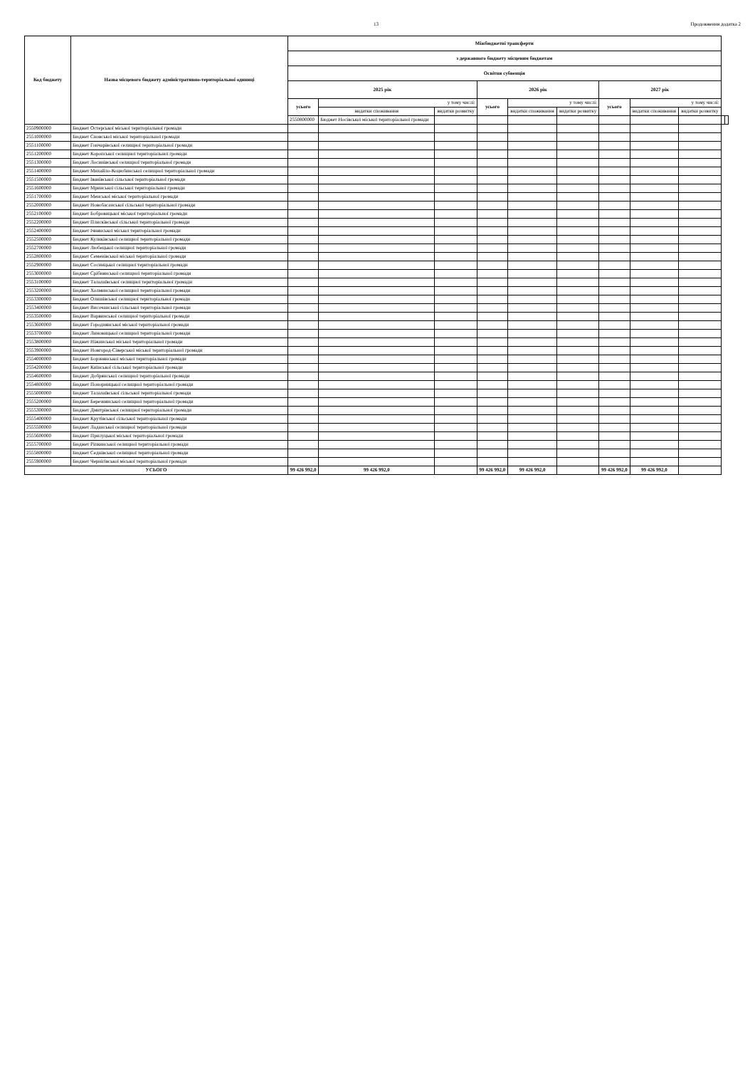13 Продовження додатка 2
| Код бюджету | Назва місцевого бюджету адміністративно-територіальної одиниці | Міжбюджетні трансферти | | | | | | | | | | |
| --- | --- | --- | --- | --- | --- | --- | --- | --- | --- | --- | --- | --- |
| | | з державного бюджету місцевим бюджетам | | | | | | | | | | |
| | | Освітня субвенція | | | | | | | | | | |
| | | 2025 рік | | | 2026 рік | | | 2027 рік | | | | |
| | | усього | у тому числі: | | усього | у тому числі: | | усього | у тому числі: | | | |
| | | | видатки споживання | видатки розвитку | | видатки споживання | видатки розвитку | | видатки споживання | видатки розвитку | | |
| | | 2550800000 | Бюджет Носівської міської територіальної громади | | | | | | | | | |
| 2550900000 | Бюджет Остерської міської територіальної громади | | | | | | | | | | | |
| 2551000000 | Бюджет Сновської міської територіальної громади | | | | | | | | | | | |
| 2551100000 | Бюджет Гончарівської селищної територіальної громади | | | | | | | | | | | |
| 2551200000 | Бюджет Коропської селищної територіальної громади | | | | | | | | | | | |
| 2551300000 | Бюджет Лосинівської селищної територіальної громади | | | | | | | | | | | |
| 2551400000 | Бюджет Михайло-Коцюбинської селищної територіальної громади | | | | | | | | | | | |
| 2551500000 | Бюджет Іванівської сільської територіальної громади | | | | | | | | | | | |
| 2551600000 | Бюджет Мринської сільської територіальної громади | | | | | | | | | | | |
| 2551700000 | Бюджет Менської міської територіальної громади | | | | | | | | | | | |
| 2552000000 | Бюджет Новобасанської сільської територіальної громади | | | | | | | | | | | |
| 2552100000 | Бюджет Бобровицької міської територіальної громади | | | | | | | | | | | |
| 2552200000 | Бюджет Плисківської сільської територіальної громади | | | | | | | | | | | |
| 2552400000 | Бюджет Ічнянської міської територіальної громади | | | | | | | | | | | |
| 2552500000 | Бюджет Куликівської селищної територіальної громади | | | | | | | | | | | |
| 2552700000 | Бюджет Любецької селищної територіальної громади | | | | | | | | | | | |
| 2552800000 | Бюджет Семенівської міської територіальної громади | | | | | | | | | | | |
| 2552900000 | Бюджет Сосницької селищної територіальної громади | | | | | | | | | | | |
| 2553000000 | Бюджет Срібнянської селищної територіальної громади | | | | | | | | | | | |
| 2553100000 | Бюджет Талалаївської селищної територіальної громади | | | | | | | | | | | |
| 2553200000 | Бюджет Холминської селищної територіальної громади | | | | | | | | | | | |
| 2553300000 | Бюджет Олишівської селищної територіальної громади | | | | | | | | | | | |
| 2553400000 | Бюджет Височанської сільської територіальної громади | | | | | | | | | | | |
| 2553500000 | Бюджет Варвинської селищної територіальної громади | | | | | | | | | | | |
| 2553600000 | Бюджет Городнянської міської територіальної громади | | | | | | | | | | | |
| 2553700000 | Бюджет Линовицької селищної територіальної громади | | | | | | | | | | | |
| 2553800000 | Бюджет Ніжинської міської територіальної громади | | | | | | | | | | | |
| 2553900000 | Бюджет Новгород-Сіверської міської територіальної громади | | | | | | | | | | | |
| 2554000000 | Бюджет Борзнянської міської територіальної громади | | | | | | | | | | | |
| 2554200000 | Бюджет Киїнської сільської територіальної громади | | | | | | | | | | | |
| 2554600000 | Бюджет Добрянської селищної територіальної громади | | | | | | | | | | | |
| 2554800000 | Бюджет Понорницької селищної територіальної громади | | | | | | | | | | | |
| 2555000000 | Бюджет Талалаївської сільської територіальної громади | | | | | | | | | | | |
| 2555200000 | Бюджет Березнянської селищної територіальної громади | | | | | | | | | | | |
| 2555300000 | Бюджет Дмитрівської селищної територіальної громади | | | | | | | | | | | |
| 2555400000 | Бюджет Крутівської сільської територіальної громади | | | | | | | | | | | |
| 2555500000 | Бюджет Ладанської селищної територіальної громади | | | | | | | | | | | |
| 2555600000 | Бюджет Прилуцької міської територіальної громади | | | | | | | | | | | |
| 2555700000 | Бюджет Ріпкинської селищної територіальної громади | | | | | | | | | | | |
| 2555800000 | Бюджет Седнівської селищної територіальної громади | | | | | | | | | | | |
| 2555900000 | Бюджет Чернігівської міської територіальної громади | | | | | | | | | | | |
| УСЬОГО | | 99 426 992,0 | 99 426 992,0 | | 99 426 992,0 | 99 426 992,0 | | 99 426 992,0 | 99 426 992,0 | | | |